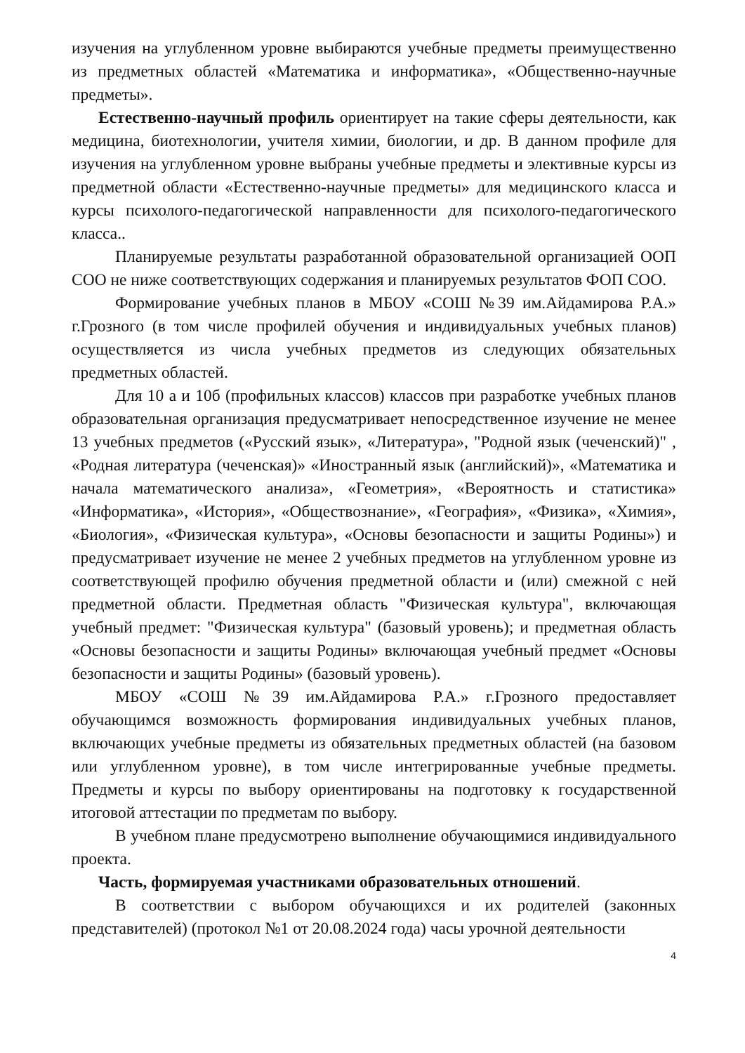изучения на углубленном уровне выбираются учебные предметы преимущественно из предметных областей «Математика и информатика», «Общественно-научные предметы».
Естественно-научный профиль ориентирует на такие сферы деятельности, как медицина, биотехнологии, учителя химии, биологии, и др. В данном профиле для изучения на углубленном уровне выбраны учебные предметы и элективные курсы из предметной области «Естественно-научные предметы» для медицинского класса и курсы психолого-педагогической направленности для психолого-педагогического класса..
Планируемые результаты разработанной образовательной организацией ООП СОО не ниже соответствующих содержания и планируемых результатов ФОП СОО.
Формирование учебных планов в МБОУ «СОШ №39 им.Айдамирова Р.А.» г.Грозного (в том числе профилей обучения и индивидуальных учебных планов) осуществляется из числа учебных предметов из следующих обязательных предметных областей.
Для 10 а и 10б (профильных классов) классов при разработке учебных планов образовательная организация предусматривает непосредственное изучение не менее 13 учебных предметов («Русский язык», «Литература», "Родной язык (чеченский)" , «Родная литература (чеченская)» «Иностранный язык (английский)», «Математика и начала математического анализа», «Геометрия», «Вероятность и статистика» «Информатика», «История», «Обществознание», «География», «Физика», «Химия», «Биология», «Физическая культура», «Основы безопасности и защиты Родины») и предусматривает изучение не менее 2 учебных предметов на углубленном уровне из соответствующей профилю обучения предметной области и (или) смежной с ней предметной области. Предметная область "Физическая культура", включающая учебный предмет: "Физическая культура" (базовый уровень); и предметная область «Основы безопасности и защиты Родины» включающая учебный предмет «Основы безопасности и защиты Родины» (базовый уровень).
МБОУ «СОШ №39 им.Айдамирова Р.А.» г.Грозного предоставляет обучающимся возможность формирования индивидуальных учебных планов, включающих учебные предметы из обязательных предметных областей (на базовом или углубленном уровне), в том числе интегрированные учебные предметы. Предметы и курсы по выбору ориентированы на подготовку к государственной итоговой аттестации по предметам по выбору.
В учебном плане предусмотрено выполнение обучающимися индивидуального проекта.
Часть, формируемая участниками образовательных отношений.
В соответствии с выбором обучающихся и их родителей (законных представителей) (протокол №1 от 20.08.2024 года) часы урочной деятельности
4